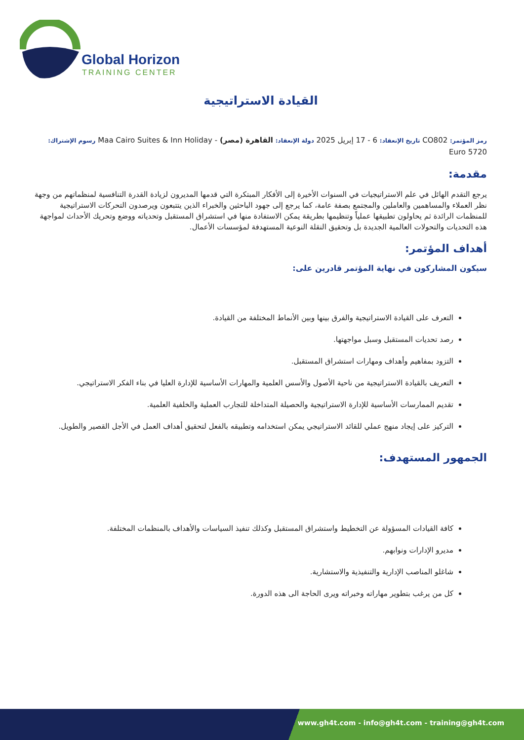Global Horizon
TRAINING CENTER
القيادة الاستراتيجية
رمز المؤتمر: CO802 تاريخ الإنعقاد: 6 - 17 إبريل 2025 دولة الإنعقاد: القاهرة (مصر) - Maa Cairo Suites & Inn Holiday رسوم الإشتراك:
5720 Euro
مقدمة:
يرجع التقدم الهائل في علم الاستراتيجيات في السنوات الأخيرة إلى الأفكار المبتكرة التي قدمها المديرون لزيادة القدرة التنافسية لمنظماتهم من وجهة نظر العملاء والمساهمين والعاملين والمجتمع بصفة عامة، كما يرجع إلى جهود الباحثين والخبراء الذين يتتبعون ويرصدون التحركات الاستراتيجية للمنظمات الرائدة ثم يحاولون تطبيقها عملياً وتنظيمها بطريقة يمكن الاستفادة منها في استشراق المستقبل وتحدياته ووضع وتحريك الأحداث لمواجهة هذه التحديات والتحولات العالمية الجديدة بل وتحقيق النقلة النوعية المستهدفة لمؤسسات الأعمال.
أهداف المؤتمر:
سيكون المشاركون في نهاية المؤتمر قادرين على:
التعرف على القيادة الاستراتيجية والفرق بينها وبين الأنماط المختلفة من القيادة.
رصد تحديات المستقبل وسبل مواجهتها.
التزود بمفاهيم وأهداف ومهارات استشراق المستقبل.
التعريف بالقيادة الاستراتيجية من ناحية الأصول والأسس العلمية والمهارات الأساسية للإدارة العليا في بناء الفكر الاستراتيجي.
تقديم الممارسات الأساسية للإدارة الاستراتيجية والحصيلة المتداخلة للتجارب العملية والخلفية العلمية.
التركيز على إيجاد منهج عملي للقائد الاستراتيجي يمكن استخدامه وتطبيقه بالفعل لتحقيق أهداف العمل في الأجل القصير والطويل.
الجمهور المستهدف:
كافة القيادات المسؤولة عن التخطيط واستشراق المستقبل وكذلك تنفيذ السياسات والأهداف بالمنظمات المختلفة.
مديرو الإدارات ونوابهم.
شاغلو المناصب الإدارية والتنفيذية والاستشارية.
كل من يرغب بتطوير مهاراته وخبراته ويرى الحاجة الى هذه الدورة.
www.gh4t.com - info@gh4t.com - training@gh4t.com